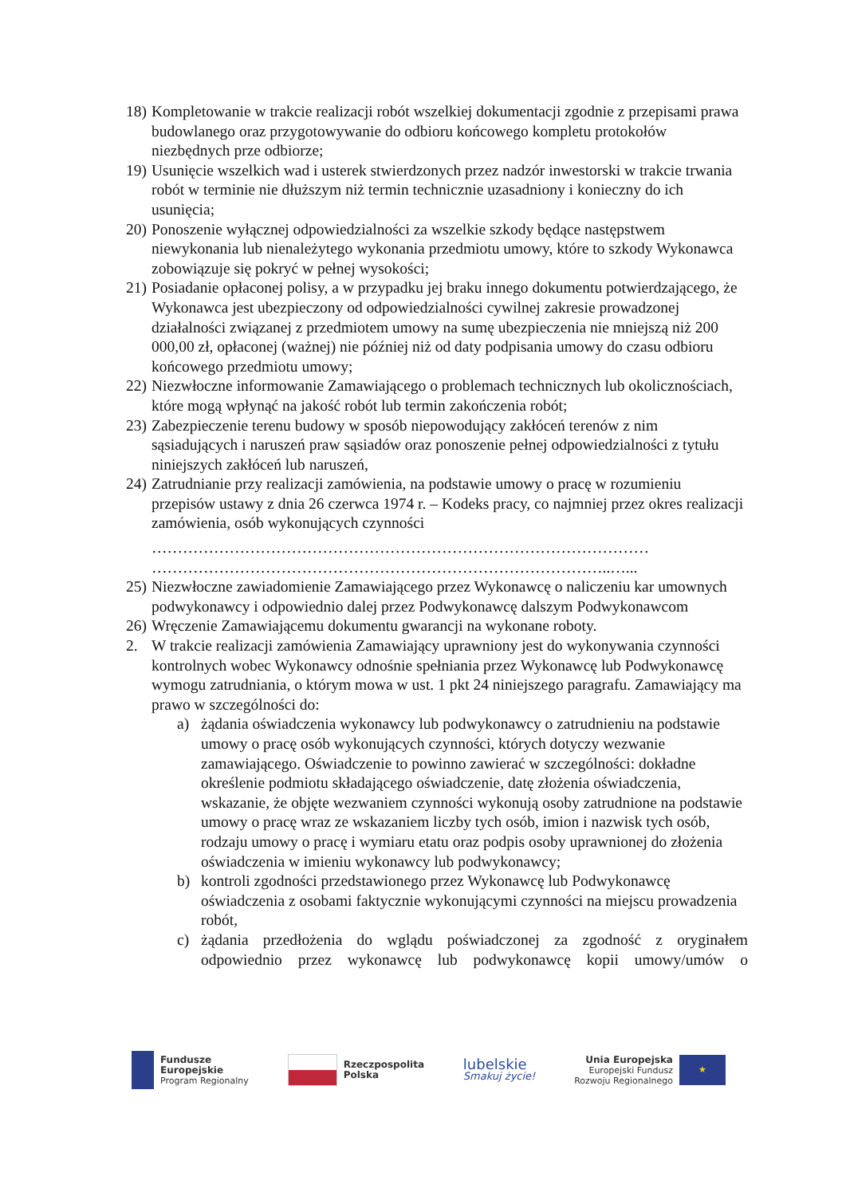18) Kompletowanie w trakcie realizacji robót wszelkiej dokumentacji zgodnie z przepisami prawa budowlanego oraz przygotowywanie do odbioru końcowego kompletu protokołów niezbędnych prze odbiorze;
19) Usunięcie wszelkich wad i usterek stwierdzonych przez nadzór inwestorski w trakcie trwania robót w terminie nie dłuższym niż termin technicznie uzasadniony i konieczny do ich usunięcia;
20) Ponoszenie wyłącznej odpowiedzialności za wszelkie szkody będące następstwem niewykonania lub nienależytego wykonania przedmiotu umowy, które to szkody Wykonawca zobowiązuje się pokryć w pełnej wysokości;
21) Posiadanie opłaconej polisy, a w przypadku jej braku innego dokumentu potwierdzającego, że Wykonawca jest ubezpieczony od odpowiedzialności cywilnej zakresie prowadzonej działalności związanej z przedmiotem umowy na sumę ubezpieczenia nie mniejszą niż 200 000,00 zł, opłaconej (ważnej) nie później niż od daty podpisania umowy do czasu odbioru końcowego przedmiotu umowy;
22) Niezwłoczne informowanie Zamawiającego o problemach technicznych lub okolicznościach, które mogą wpłynąć na jakość robót lub termin zakończenia robót;
23) Zabezpieczenie terenu budowy w sposób niepowodujący zakłóceń terenów z nim sąsiadujących i naruszeń praw sąsiadów oraz ponoszenie pełnej odpowiedzialności z tytułu niniejszych zakłóceń lub naruszeń,
24) Zatrudnianie przy realizacji zamówienia, na podstawie umowy o pracę w rozumieniu przepisów ustawy z dnia 26 czerwca 1974 r. – Kodeks pracy, co najmniej przez okres realizacji zamówienia, osób wykonujących czynności
……………………………………………………………………………………
……………………………………………………………………………..…...
25) Niezwłoczne zawiadomienie Zamawiającego przez Wykonawcę o naliczeniu kar umownych podwykonawcy i odpowiednio dalej przez Podwykonawcę dalszym Podwykonawcom
26) Wręczenie Zamawiającemu dokumentu gwarancji na wykonane roboty.
2. W trakcie realizacji zamówienia Zamawiający uprawniony jest do wykonywania czynności kontrolnych wobec Wykonawcy odnośnie spełniania przez Wykonawcę lub Podwykonawcę wymogu zatrudniania, o którym mowa w ust. 1 pkt 24 niniejszego paragrafu. Zamawiający ma prawo w szczególności do:
a) żądania oświadczenia wykonawcy lub podwykonawcy o zatrudnieniu na podstawie umowy o pracę osób wykonujących czynności, których dotyczy wezwanie zamawiającego. Oświadczenie to powinno zawierać w szczególności: dokładne określenie podmiotu składającego oświadczenie, datę złożenia oświadczenia, wskazanie, że objęte wezwaniem czynności wykonują osoby zatrudnione na podstawie umowy o pracę wraz ze wskazaniem liczby tych osób, imion i nazwisk tych osób, rodzaju umowy o pracę i wymiaru etatu oraz podpis osoby uprawnionej do złożenia oświadczenia w imieniu wykonawcy lub podwykonawcy;
b) kontroli zgodności przedstawionego przez Wykonawcę lub Podwykonawcę oświadczenia z osobami faktycznie wykonującymi czynności na miejscu prowadzenia robót,
c) żądania przedłożenia do wglądu poświadczonej za zgodność z oryginałem odpowiednio przez wykonawcę lub podwykonawcę kopii umowy/umów o
Fundusze
Europejskie
Program Regionalny
Rzeczpospolita
Polska
lubelskie
Smakuj życie!
Unia Europejska
Europejski Fundusz
Rozwoju Regionalnego
★